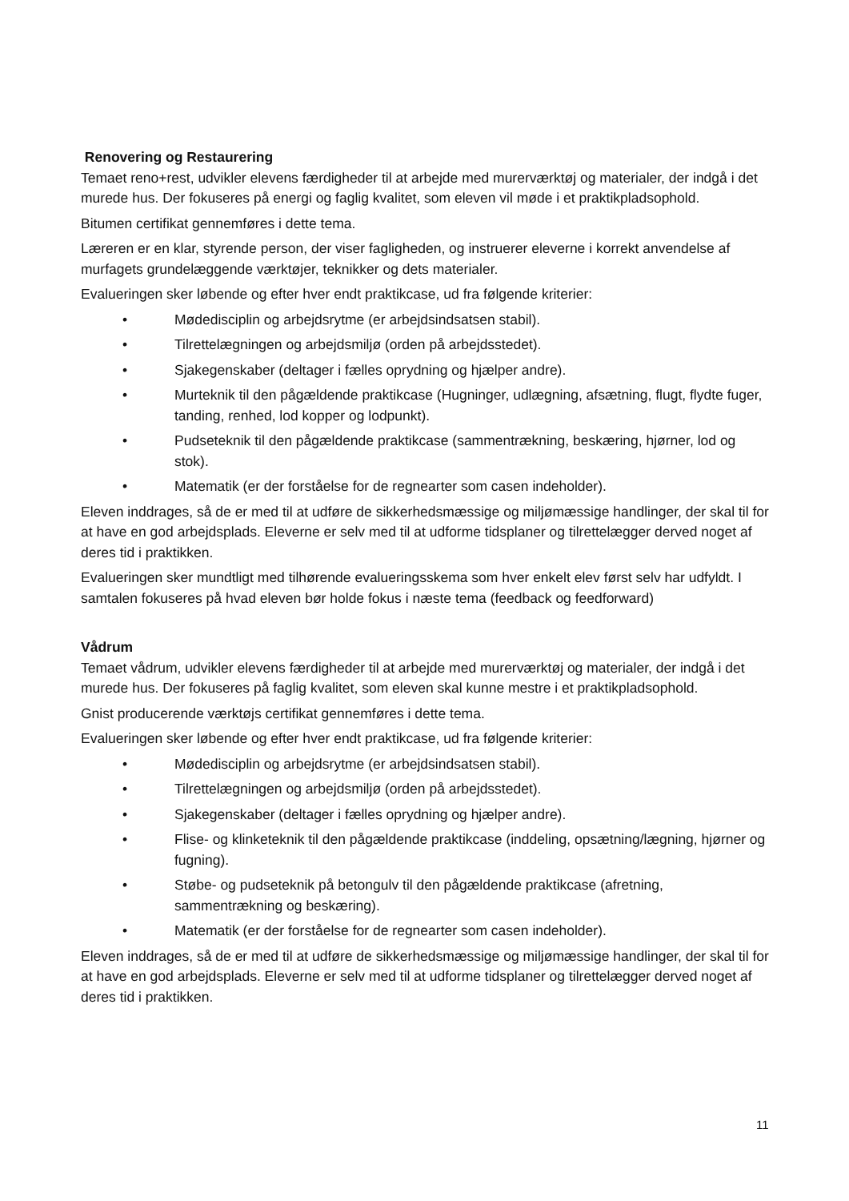Renovering og Restaurering
Temaet reno+rest, udvikler elevens færdigheder til at arbejde med murerværktøj og materialer, der indgå i det murede hus. Der fokuseres på energi og faglig kvalitet, som eleven vil møde i et praktikpladsophold.
Bitumen certifikat gennemføres i dette tema.
Læreren er en klar, styrende person, der viser fagligheden, og instruerer eleverne i korrekt anvendelse af murfagets grundelæggende værktøjer, teknikker og dets materialer.
Evalueringen sker løbende og efter hver endt praktikcase, ud fra følgende kriterier:
• Mødedisciplin og arbejdsrytme (er arbejdsindsatsen stabil).
• Tilrettelægningen og arbejdsmiljø (orden på arbejdsstedet).
• Sjakegenskaber (deltager i fælles oprydning og hjælper andre).
• Murteknik til den pågældende praktikcase (Hugninger, udlægning, afsætning, flugt, flydte fuger, tanding, renhed, lod kopper og lodpunkt).
• Pudseteknik til den pågældende praktikcase (sammentrækning, beskæring, hjørner, lod og stok).
• Matematik (er der forståelse for de regnearter som casen indeholder).
Eleven inddrages, så de er med til at udføre de sikkerhedsmæssige og miljømæssige handlinger, der skal til for at have en god arbejdsplads. Eleverne er selv med til at udforme tidsplaner og tilrettelægger derved noget af deres tid i praktikken.
Evalueringen sker mundtligt med tilhørende evalueringsskema som hver enkelt elev først selv har udfyldt. I samtalen fokuseres på hvad eleven bør holde fokus i næste tema (feedback og feedforward)
Vådrum
Temaet vådrum, udvikler elevens færdigheder til at arbejde med murerværktøj og materialer, der indgå i det murede hus. Der fokuseres på faglig kvalitet, som eleven skal kunne mestre i et praktikpladsophold.
Gnist producerende værktøjs certifikat gennemføres i dette tema.
Evalueringen sker løbende og efter hver endt praktikcase, ud fra følgende kriterier:
• Mødedisciplin og arbejdsrytme (er arbejdsindsatsen stabil).
• Tilrettelægningen og arbejdsmiljø (orden på arbejdsstedet).
• Sjakegenskaber (deltager i fælles oprydning og hjælper andre).
• Flise- og klinketeknik til den pågældende praktikcase (inddeling, opsætning/lægning, hjørner og fugning).
• Støbe- og pudseteknik på betongulv til den pågældende praktikcase (afretning, sammentrækning og beskæring).
• Matematik (er der forståelse for de regnearter som casen indeholder).
Eleven inddrages, så de er med til at udføre de sikkerhedsmæssige og miljømæssige handlinger, der skal til for at have en god arbejdsplads. Eleverne er selv med til at udforme tidsplaner og tilrettelægger derved noget af deres tid i praktikken.
11